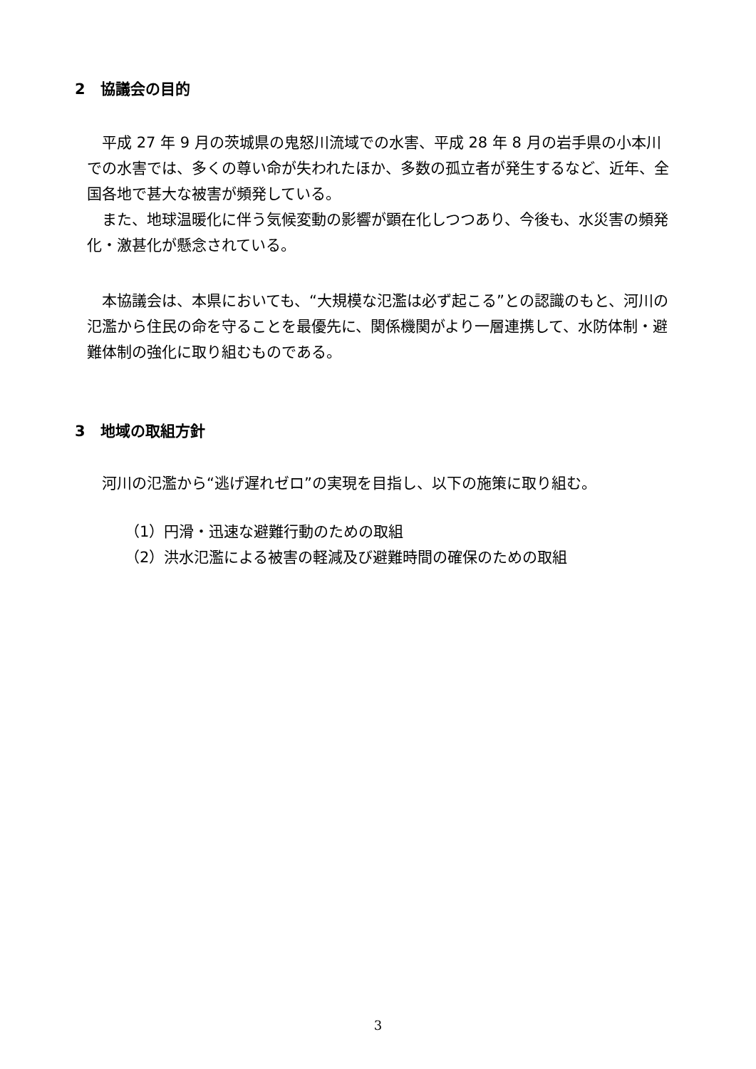2　協議会の目的
　平成 27 年 9 月の茨城県の鬼怒川流域での水害、平成 28 年 8 月の岩手県の小本川での水害では、多くの尊い命が失われたほか、多数の孤立者が発生するなど、近年、全国各地で甚大な被害が頻発している。
　また、地球温暖化に伴う気候変動の影響が顕在化しつつあり、今後も、水災害の頻発化・激甚化が懸念されている。
　本協議会は、本県においても、“大規模な氾濫は必ず起こる”との認識のもと、河川の氾濫から住民の命を守ることを最優先に、関係機関がより一層連携して、水防体制・避難体制の強化に取り組むものである。
3　地域の取組方針
　河川の氾濫から“逃げ遅れゼロ”の実現を目指し、以下の施策に取り組む。
（1）円滑・迅速な避難行動のための取組
（2）洪水氾濫による被害の軽減及び避難時間の確保のための取組
3